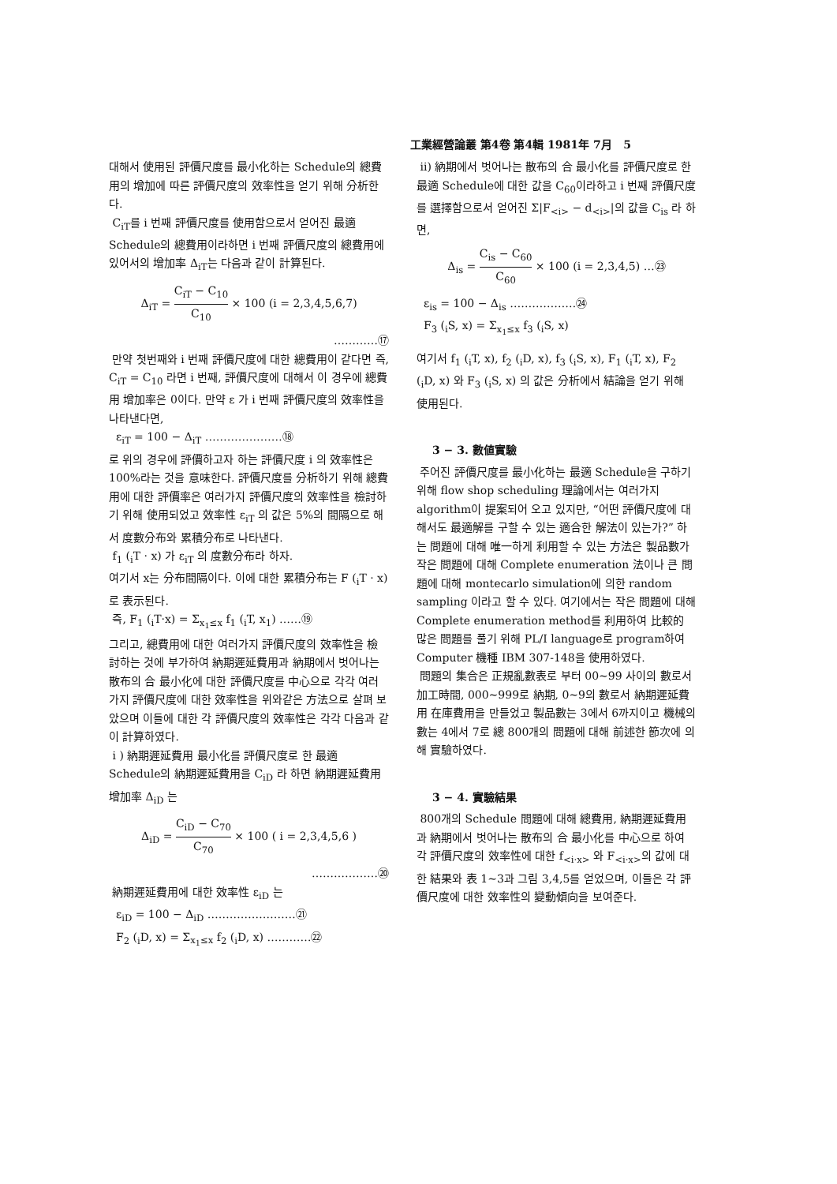工業經營論叢 第4卷 第4輯 1981年 7月 5
대해서 使用된 評價尺度를 最小化하는 Schedule의 總費用의 增加에 따른 評價尺度의 效率性을 얻기 위해 分析한다.
C<sub>iT</sub>를 i 번째 評價尺度를 使用함으로서 얻어진 最適 Schedule의 總費用이라하면 i 번째 評價尺度의 總費用에 있어서의 增加率 Δ<sub>iT</sub>는 다음과 같이 計算된다.
Δ<sub>iT</sub> = C<sub>iT</sub> − C<sub>10</sub> C<sub>10</sub> × 100 (i = 2,3,4,5,6,7)
…………⑰
만약 첫번째와 i 번째 評價尺度에 대한 總費用이 같다면 즉, C<sub>iT</sub> = C<sub>10</sub> 라면 i 번째, 評價尺度에 대해서 이 경우에 總費用 增加率은 0이다. 만약 ε 가 i 번째 評價尺度의 效率性을 나타낸다면,
ε<sub>iT</sub> = 100 − Δ<sub>iT</sub> …………………⑱
로 위의 경우에 評價하고자 하는 評價尺度 i 의 效率性은 100%라는 것을 意味한다. 評價尺度를 分析하기 위해 總費用에 대한 評價率은 여러가지 評價尺度의 效率性을 檢討하기 위해 使用되었고 效率性 ε<sub>iT</sub> 의 값은 5%의 間隔으로 해서 度數分布와 累積分布로 나타낸다.
f<sub>1</sub> (<sub>i</sub>T · x) 가 ε<sub>iT</sub> 의 度數分布라 하자.
여기서 x는 分布間隔이다. 이에 대한 累積分布는 F (<sub>i</sub>T · x) 로 表示된다.
즉, F<sub>1</sub> (<sub>i</sub>T·x) = Σ<sub>x<sub>1</sub>≤x</sub> f<sub>1</sub> (<sub>i</sub>T, x<sub>1</sub>) ……⑲
그리고, 總費用에 대한 여러가지 評價尺度의 效率性을 檢討하는 것에 부가하여 納期遲延費用과 納期에서 벗어나는 散布의 合 最小化에 대한 評價尺度를 中心으로 각각 여러가지 評價尺度에 대한 效率性을 위와같은 方法으로 살펴 보았으며 이들에 대한 각 評價尺度의 效率性은 각각 다음과 같이 計算하였다.
i ) 納期遲延費用 最小化를 評價尺度로 한 最適 Schedule의 納期遲延費用을 C<sub>iD</sub> 라 하면 納期遲延費用增加率 Δ<sub>iD</sub> 는
Δ<sub>iD</sub> = C<sub>iD</sub> − C<sub>70</sub> C<sub>70</sub> × 100 ( i = 2,3,4,5,6 )
………………⑳
納期遲延費用에 대한 效率性 ε<sub>iD</sub> 는
ε<sub>iD</sub> = 100 − Δ<sub>iD</sub> ……………………㉑
F<sub>2</sub> (<sub>i</sub>D, x) = Σ<sub>x<sub>1</sub>≤x</sub> f<sub>2</sub> (<sub>i</sub>D, x) …………㉒
ii) 納期에서 벗어나는 散布의 合 最小化를 評價尺度로 한 最適 Schedule에 대한 값을 C<sub>60</sub>이라하고 i 번째 評價尺度를 選擇함으로서 얻어진 Σ|F<sub><i></sub> − d<sub><i></sub>|의 값을 C<sub>is</sub> 라 하면,
Δ<sub>is</sub> = C<sub>is</sub> − C<sub>60</sub> C<sub>60</sub> × 100 (i = 2,3,4,5) …㉓
ε<sub>is</sub> = 100 − Δ<sub>is</sub> ………………㉔
F<sub>3</sub> (<sub>i</sub>S, x) = Σ<sub>x<sub>1</sub>≤x</sub> f<sub>3</sub> (<sub>i</sub>S, x)
여기서 f<sub>1</sub> (<sub>i</sub>T, x), f<sub>2</sub> (<sub>i</sub>D, x), f<sub>3</sub> (<sub>i</sub>S, x), F<sub>1</sub> (<sub>i</sub>T, x), F<sub>2</sub> (<sub>i</sub>D, x) 와 F<sub>3</sub> (<sub>i</sub>S, x) 의 값은 分析에서 結論을 얻기 위해 使用된다.
3 − 3. 數値實驗
주어진 評價尺度를 最小化하는 最適 Schedule을 구하기 위해 flow shop scheduling 理論에서는 여러가지 algorithm이 提案되어 오고 있지만, “어떤 評價尺度에 대해서도 最適解를 구할 수 있는 適合한 解法이 있는가?” 하는 問題에 대해 唯一하게 利用할 수 있는 方法은 製品數가 작은 問題에 대해 Complete enumeration 法이나 큰 問題에 대해 montecarlo simulation에 의한 random sampling 이라고 할 수 있다. 여기에서는 작은 問題에 대해 Complete enumeration method를 利用하여 比較的 많은 問題를 풀기 위해 PL/I language로 program하여 Computer 機種 IBM 307-148을 使用하였다.
問題의 集合은 正規亂數表로 부터 00∼99 사이의 數로서 加工時間, 000∼999로 納期, 0∼9의 數로서 納期遲延費用 在庫費用을 만들었고 製品數는 3에서 6까지이고 機械의 數는 4에서 7로 總 800개의 問題에 대해 前述한 節次에 의해 實驗하였다.
3 − 4. 實驗結果
800개의 Schedule 問題에 대해 總費用, 納期遲延費用과 納期에서 벗어나는 散布의 合 最小化를 中心으로 하여 각 評價尺度의 效率性에 대한 f<sub><i·x></sub> 와 F<sub><i·x></sub>의 값에 대한 結果와 表 1∼3과 그림 3,4,5를 얻었으며, 이들은 각 評價尺度에 대한 效率性의 變動傾向을 보여준다.